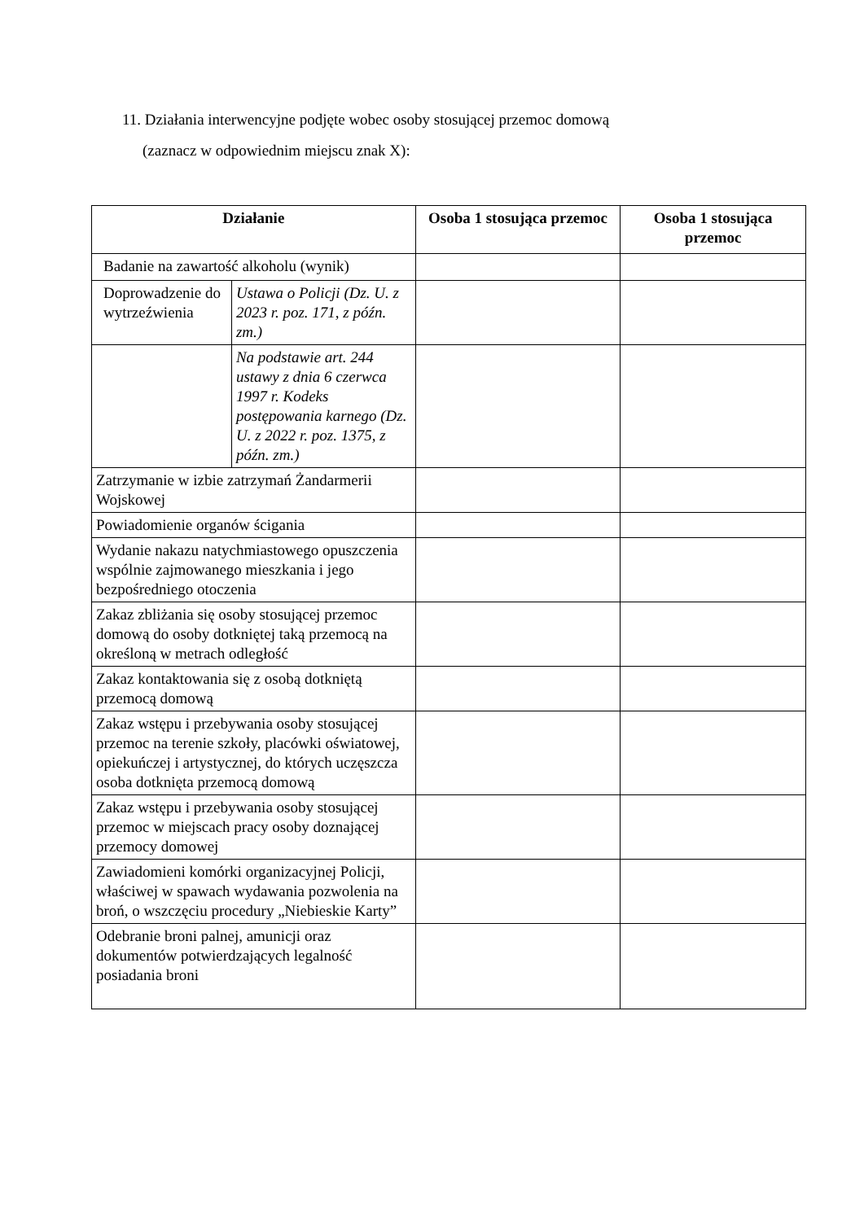11. Działania interwencyjne podjęte wobec osoby stosującej przemoc domową
(zaznacz w odpowiednim miejscu znak X):
| Działanie | | Osoba 1 stosująca przemoc | Osoba 1 stosująca przemoc |
| --- | --- | --- | --- |
| Badanie na zawartość alkoholu (wynik) | | | |
| Doprowadzenie do wytrzeźwienia | Ustawa o Policji (Dz. U. z 2023 r. poz. 171, z późn. zm.) | | |
| | Na podstawie art. 244 ustawy z dnia 6 czerwca 1997 r. Kodeks postępowania karnego (Dz. U. z 2022 r. poz. 1375, z późn. zm.) | | |
| Zatrzymanie w izbie zatrzymań Żandarmerii Wojskowej | | | |
| Powiadomienie organów ścigania | | | |
| Wydanie nakazu natychmiastowego opuszczenia wspólnie zajmowanego mieszkania i jego bezpośredniego otoczenia | | | |
| Zakaz zbliżania się osoby stosującej przemoc domową do osoby dotkniętej taką przemocą na określoną w metrach odległość | | | |
| Zakaz kontaktowania się z osobą dotkniętą przemocą domową | | | |
| Zakaz wstępu i przebywania osoby stosującej przemoc na terenie szkoły, placówki oświatowej, opiekuńczej i artystycznej, do których uczęszcza osoba dotknięta przemocą domową | | | |
| Zakaz wstępu i przebywania osoby stosującej przemoc w miejscach pracy osoby doznającej przemocy domowej | | | |
| Zawiadomieni komórki organizacyjnej Policji, właściwej w spawach wydawania pozwolenia na broń, o wszczęciu procedury „Niebieskie Karty” | | | |
| Odebranie broni palnej, amunicji oraz dokumentów potwierdzających legalność posiadania broni | | | |